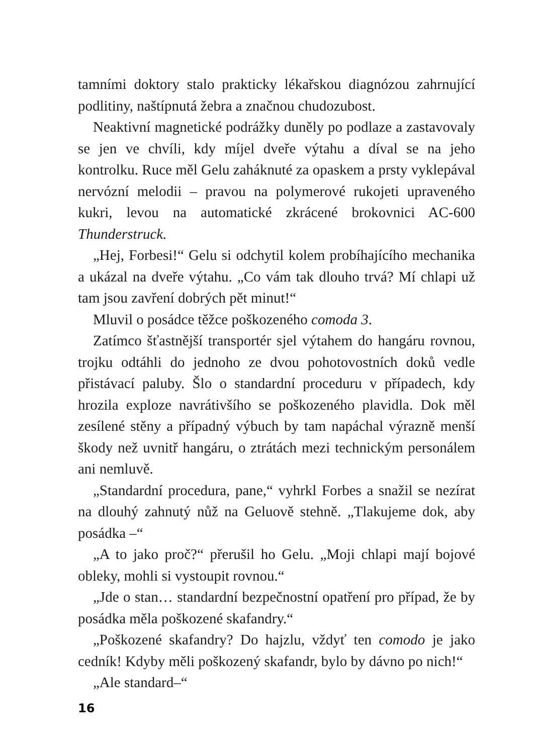tamními doktory stalo prakticky lékařskou diagnózou zahrnující podlitiny, naštípnutá žebra a značnou chudozubost.
Neaktivní magnetické podrážky duněly po podlaze a zastavovaly se jen ve chvíli, kdy míjel dveře výtahu a díval se na jeho kontrolku. Ruce měl Gelu zaháknuté za opaskem a prsty vyklepával nervózní melodii – pravou na polymerové rukojeti upraveného kukri, levou na automatické zkrácené brokovnici AC-600 Thunderstruck.
„Hej, Forbesi!“ Gelu si odchytil kolem probíhajícího mechanika a ukázal na dveře výtahu. „Co vám tak dlouho trvá? Mí chlapi už tam jsou zavření dobrých pět minut!“
Mluvil o posádce těžce poškozeného comoda 3.
Zatímco šťastnější transportér sjel výtahem do hangáru rovnou, trojku odtáhli do jednoho ze dvou pohotovostních doků vedle přistávací paluby. Šlo o standardní proceduru v případech, kdy hrozila exploze navrátivšího se poškozeného plavidla. Dok měl zesílené stěny a případný výbuch by tam napáchal výrazně menší škody než uvnitř hangáru, o ztrátách mezi technickým personálem ani nemluvě.
„Standardní procedura, pane,“ vyhrkl Forbes a snažil se nezírat na dlouhý zahnutý nůž na Geluově stehně. „Tlakujeme dok, aby posádka –“
„A to jako proč?“ přerušil ho Gelu. „Moji chlapi mají bojové obleky, mohli si vystoupit rovnou.“
„Jde o stan… standardní bezpečnostní opatření pro případ, že by posádka měla poškozené skafandry.“
„Poškozené skafandry? Do hajzlu, vždyť ten comodo je jako cedník! Kdyby měli poškozený skafandr, bylo by dávno po nich!“
„Ale standard–“
16